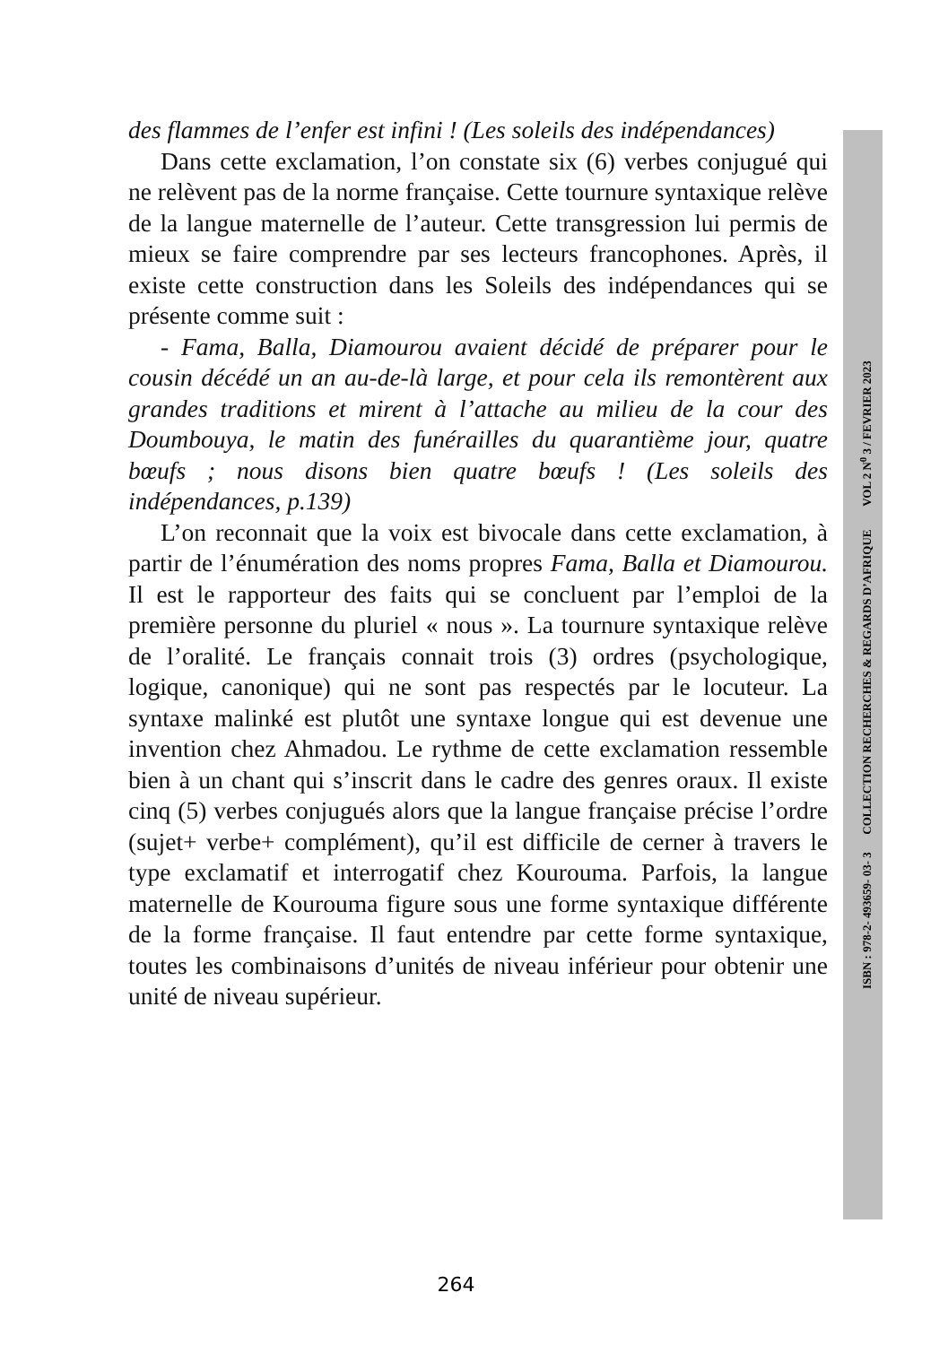des flammes de l’enfer est infini ! (Les soleils des indépendances)
Dans cette exclamation, l’on constate six (6) verbes conjugué qui ne relèvent pas de la norme française. Cette tournure syntaxique relève de la langue maternelle de l’auteur. Cette transgression lui permis de mieux se faire comprendre par ses lecteurs francophones. Après, il existe cette construction dans les Soleils des indépendances qui se présente comme suit :
- Fama, Balla, Diamourou avaient décidé de préparer pour le cousin décédé un an au-de-là large, et pour cela ils remontèrent aux grandes traditions et mirent à l’attache au milieu de la cour des Doumbouya, le matin des funérailles du quarantième jour, quatre bœufs ; nous disons bien quatre bœufs ! (Les soleils des indépendances, p.139)
L’on reconnait que la voix est bivocale dans cette exclamation, à partir de l’énumération des noms propres Fama, Balla et Diamourou. Il est le rapporteur des faits qui se concluent par l’emploi de la première personne du pluriel « nous ». La tournure syntaxique relève de l’oralité. Le français connait trois (3) ordres (psychologique, logique, canonique) qui ne sont pas respectés par le locuteur. La syntaxe malinké est plutôt une syntaxe longue qui est devenue une invention chez Ahmadou. Le rythme de cette exclamation ressemble bien à un chant qui s’inscrit dans le cadre des genres oraux. Il existe cinq (5) verbes conjugués alors que la langue française précise l’ordre (sujet+ verbe+ complément), qu’il est difficile de cerner à travers le type exclamatif et interrogatif chez Kourouma. Parfois, la langue maternelle de Kourouma figure sous une forme syntaxique différente de la forme française. Il faut entendre par cette forme syntaxique, toutes les combinaisons d’unités de niveau inférieur pour obtenir une unité de niveau supérieur.
ISBN : 978-2- 493659- 03- 3 COLLECTION RECHERCHES & REGARDS D’AFRIQUE VOL 2 N<sup>0</sup> 3 / FEVRIER 2023
264